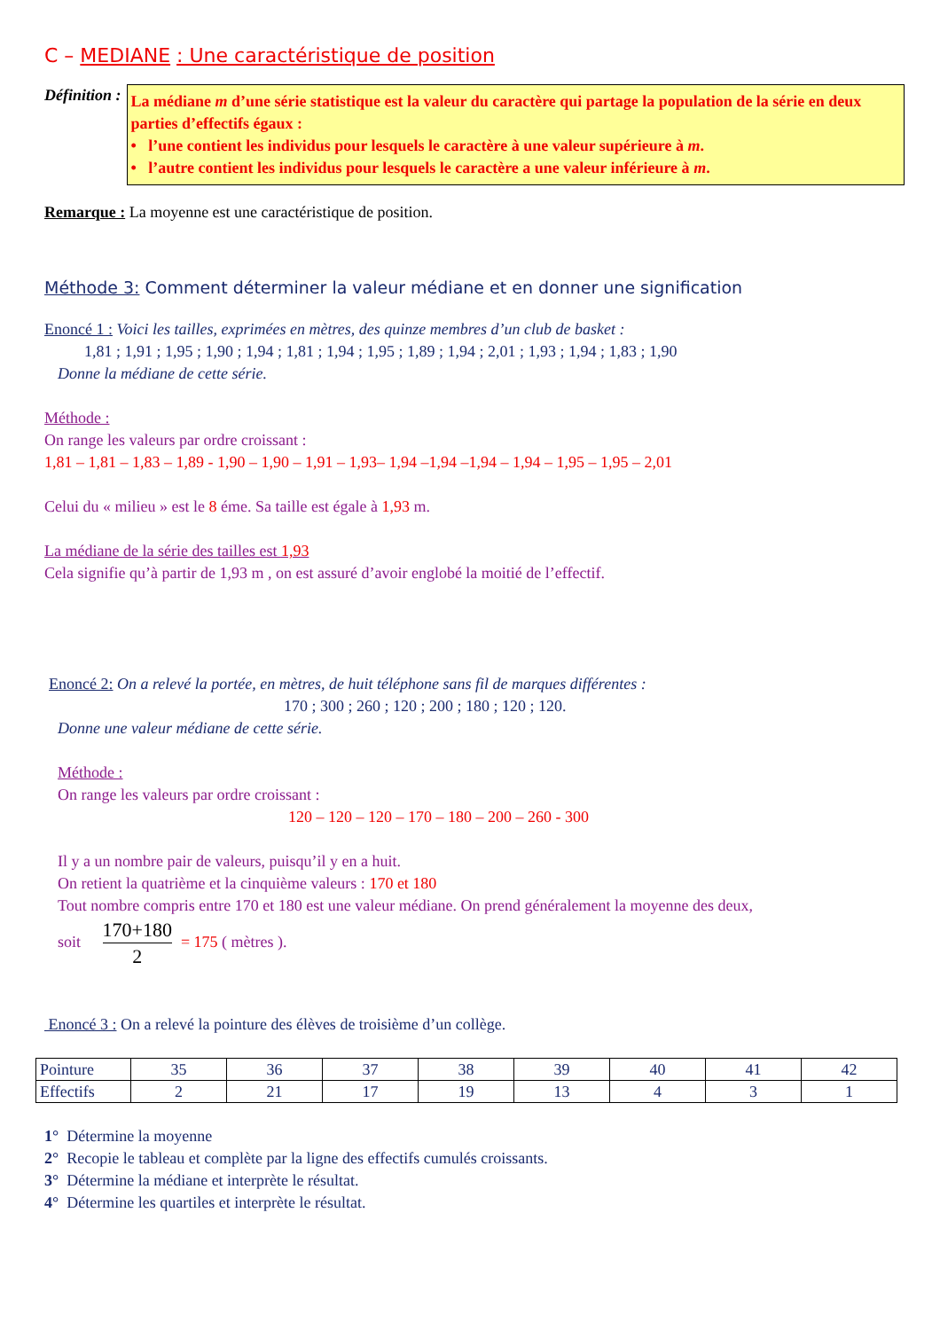C – MEDIANE : Une caractéristique de position
Définition :
La médiane m d’une série statistique est la valeur du caractère qui partage la population de la série en deux parties d’effectifs égaux :
• l’une contient les individus pour lesquels le caractère à une valeur supérieure à m.
• l’autre contient les individus pour lesquels le caractère a une valeur inférieure à m.
Remarque : La moyenne est une caractéristique de position.
Méthode 3: Comment déterminer la valeur médiane et en donner une signification
Enoncé 1 : Voici les tailles, exprimées en mètres, des quinze membres d’un club de basket :
1,81 ; 1,91 ; 1,95 ; 1,90 ; 1,94 ; 1,81 ; 1,94 ; 1,95 ; 1,89 ; 1,94 ; 2,01 ; 1,93 ; 1,94 ; 1,83 ; 1,90
Donne la médiane de cette série.
Méthode :
On range les valeurs par ordre croissant :
1,81 – 1,81 – 1,83 – 1,89 - 1,90 – 1,90 – 1,91 – 1,93– 1,94 –1,94 –1,94 – 1,94 – 1,95 – 1,95 – 2,01
Celui du « milieu » est le 8 éme. Sa taille est égale à 1,93 m.
La médiane de la série des tailles est 1,93
Cela signifie qu’à partir de 1,93 m , on est assuré d’avoir englobé la moitié de l’effectif.
Enoncé 2: On a relevé la portée, en mètres, de huit téléphone sans fil de marques différentes :
170 ; 300 ; 260 ; 120 ; 200 ; 180 ; 120 ; 120.
Donne une valeur médiane de cette série.
Méthode :
On range les valeurs par ordre croissant :
120 – 120 – 120 – 170 – 180 – 200 – 260 - 300
Il y a un nombre pair de valeurs, puisqu’il y en a huit.
On retient la quatrième et la cinquième valeurs : 170 et 180
Tout nombre compris entre 170 et 180 est une valeur médiane. On prend généralement la moyenne des deux,
soit 170+180 2 = 175 ( mètres ).
Enoncé 3 : On a relevé la pointure des élèves de troisième d’un collège.
| Pointure | 35 | 36 | 37 | 38 | 39 | 40 | 41 | 42 |
| Effectifs | 2 | 21 | 17 | 19 | 13 | 4 | 3 | 1 |
1° Détermine la moyenne
2° Recopie le tableau et complète par la ligne des effectifs cumulés croissants.
3° Détermine la médiane et interprète le résultat.
4° Détermine les quartiles et interprète le résultat.